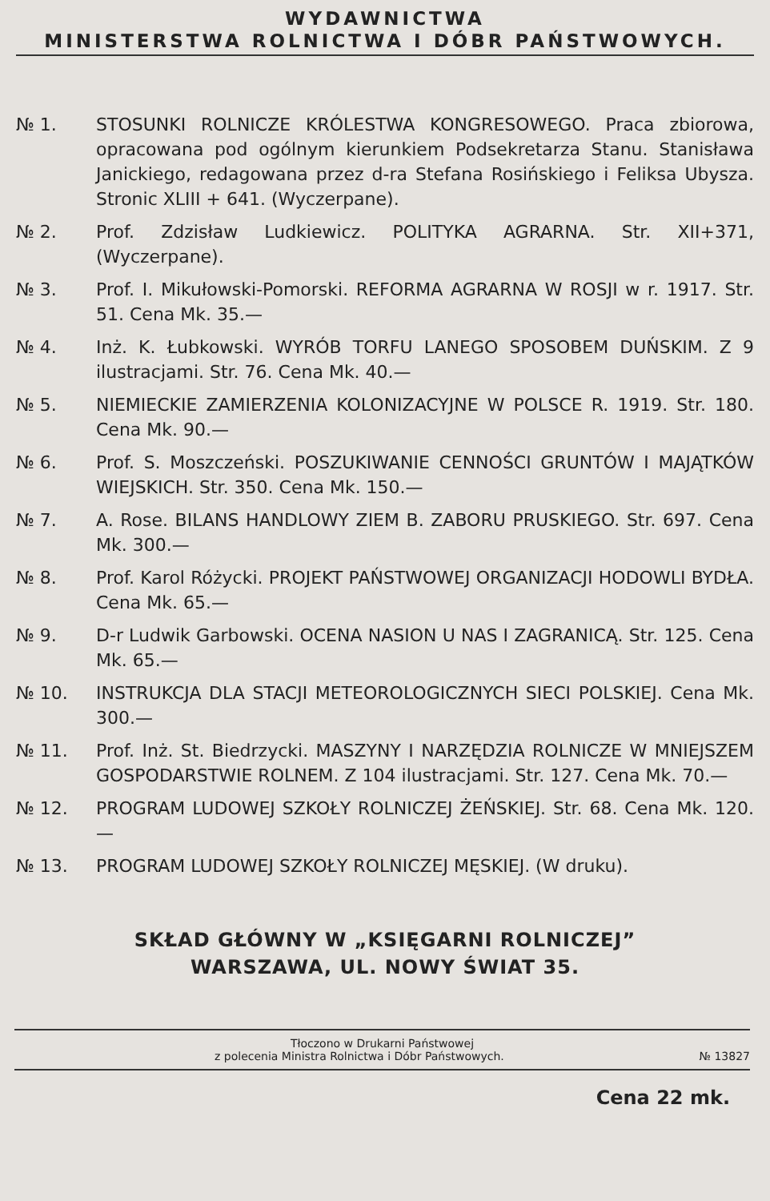WYDAWNICTWA
MINISTERSTWA ROLNICTWA I DÓBR PAŃSTWOWYCH.
№ 1. STOSUNKI ROLNICZE KRÓLESTWA KONGRESOWEGO. Praca zbiorowa, opracowana pod ogólnym kierunkiem Podsekretarza Stanu. Stanisława Janickiego, redagowana przez d-ra Stefana Rosińskiego i Feliksa Ubysza. Stronic XLIII + 641. (Wyczerpane).
№ 2. Prof. Zdzisław Ludkiewicz. POLITYKA AGRARNA. Str. XII+371, (Wyczerpane).
№ 3. Prof. I. Mikułowski-Pomorski. REFORMA AGRARNA W ROSJI w r. 1917. Str. 51. Cena Mk. 35.—
№ 4. Inż. K. Łubkowski. WYRÓB TORFU LANEGO SPOSOBEM DUŃSKIM. Z 9 ilustracjami. Str. 76. Cena Mk. 40.—
№ 5. NIEMIECKIE ZAMIERZENIA KOLONIZACYJNE W POLSCE R. 1919. Str. 180. Cena Mk. 90.—
№ 6. Prof. S. Moszczeński. POSZUKIWANIE CENNOŚCI GRUNTÓW I MAJĄTKÓW WIEJSKICH. Str. 350. Cena Mk. 150.—
№ 7. A. Rose. BILANS HANDLOWY ZIEM B. ZABORU PRUSKIEGO. Str. 697. Cena Mk. 300.—
№ 8. Prof. Karol Różycki. PROJEKT PAŃSTWOWEJ ORGANIZACJI HODOWLI BYDŁA. Cena Mk. 65.—
№ 9. D-r Ludwik Garbowski. OCENA NASION U NAS I ZAGRANICĄ. Str. 125. Cena Mk. 65.—
№ 10. INSTRUKCJA DLA STACJI METEOROLOGICZNYCH SIECI POLSKIEJ. Cena Mk. 300.—
№ 11. Prof. Inż. St. Biedrzycki. MASZYNY I NARZĘDZIA ROLNICZE W MNIEJSZEM GOSPODARSTWIE ROLNEM. Z 104 ilustracjami. Str. 127. Cena Mk. 70.—
№ 12. PROGRAM LUDOWEJ SZKOŁY ROLNICZEJ ŻEŃSKIEJ. Str. 68. Cena Mk. 120.—
№ 13. PROGRAM LUDOWEJ SZKOŁY ROLNICZEJ MĘSKIEJ. (W druku).
SKŁAD GŁÓWNY W „KSIĘGARNI ROLNICZEJ”
WARSZAWA, UL. NOWY ŚWIAT 35.
Tłoczono w Drukarni Państwowej
z polecenia Ministra Rolnictwa i Dóbr Państwowych. № 13827
Cena 22 mk.